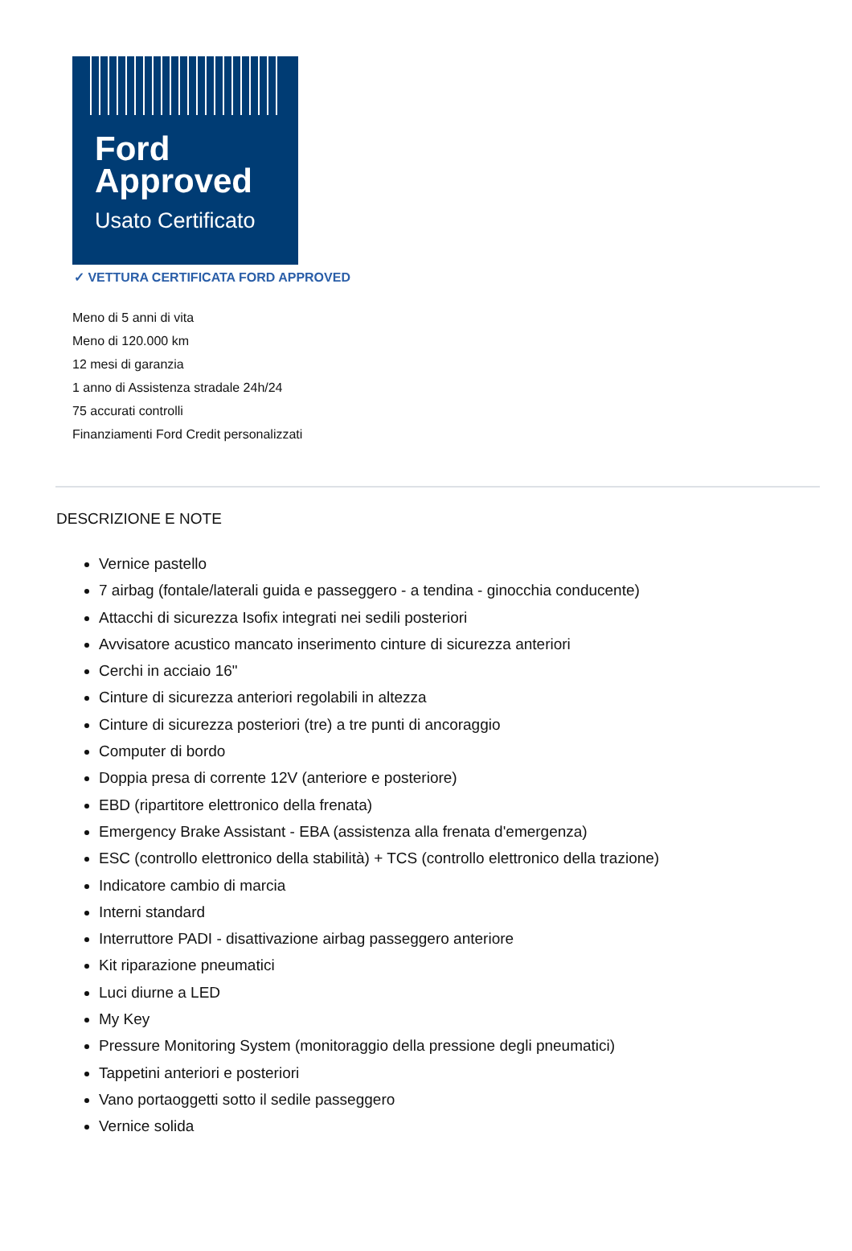Ford
Approved
Usato Certificato
✓ VETTURA CERTIFICATA FORD APPROVED
Meno di 5 anni di vita
Meno di 120.000 km
12 mesi di garanzia
1 anno di Assistenza stradale 24h/24
75 accurati controlli
Finanziamenti Ford Credit personalizzati
DESCRIZIONE E NOTE
Vernice pastello
7 airbag (fontale/laterali guida e passeggero - a tendina - ginocchia conducente)
Attacchi di sicurezza Isofix integrati nei sedili posteriori
Avvisatore acustico mancato inserimento cinture di sicurezza anteriori
Cerchi in acciaio 16"
Cinture di sicurezza anteriori regolabili in altezza
Cinture di sicurezza posteriori (tre) a tre punti di ancoraggio
Computer di bordo
Doppia presa di corrente 12V (anteriore e posteriore)
EBD (ripartitore elettronico della frenata)
Emergency Brake Assistant - EBA (assistenza alla frenata d'emergenza)
ESC (controllo elettronico della stabilità) + TCS (controllo elettronico della trazione)
Indicatore cambio di marcia
Interni standard
Interruttore PADI - disattivazione airbag passeggero anteriore
Kit riparazione pneumatici
Luci diurne a LED
My Key
Pressure Monitoring System (monitoraggio della pressione degli pneumatici)
Tappetini anteriori e posteriori
Vano portaoggetti sotto il sedile passeggero
Vernice solida